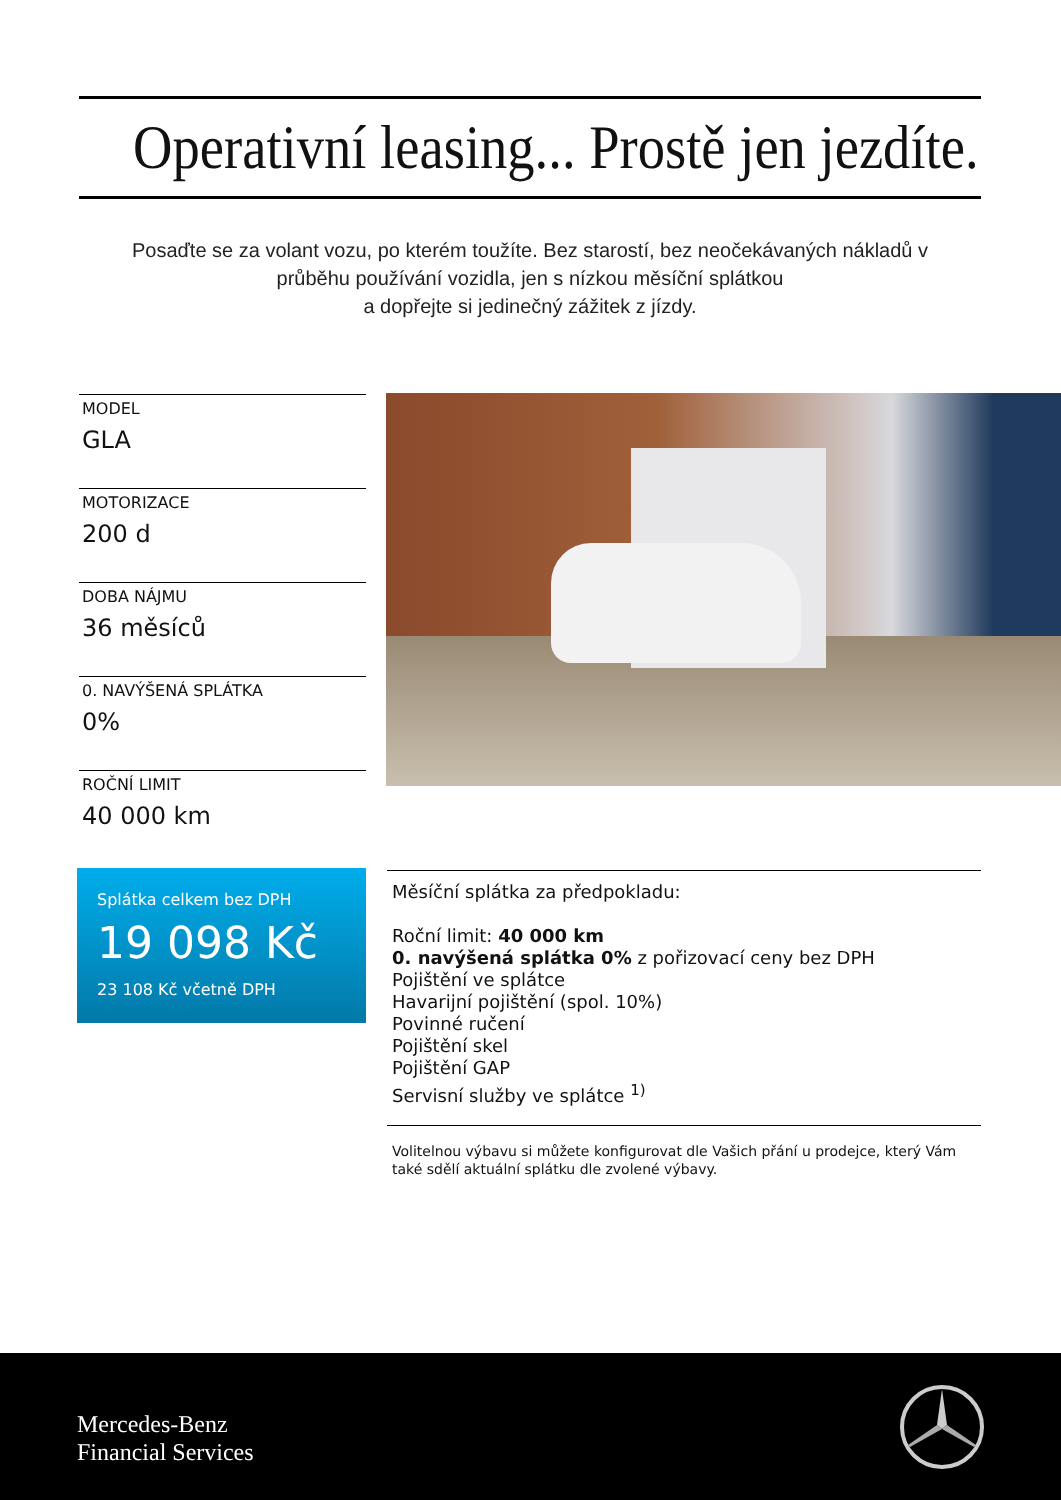Operativní leasing... Prostě jen jezdíte.
Posaďte se za volant vozu, po kterém toužíte. Bez starostí, bez neočekávaných nákladů v průběhu používání vozidla, jen s nízkou měsíční splátkou
a dopřejte si jedinečný zážitek z jízdy.
MODEL
GLA
MOTORIZACE
200 d
DOBA NÁJMU
36 měsíců
0. NAVÝŠENÁ SPLÁTKA
0%
ROČNÍ LIMIT
40 000 km
Splátka celkem bez DPH
19 098 Kč
23 108 Kč včetně DPH
Měsíční splátka za předpokladu:
Roční limit: 40 000 km
0. navýšená splátka 0% z pořizovací ceny bez DPH
Pojištění ve splátce
Havarijní pojištění (spol. 10%)
Povinné ručení
Pojištění skel
Pojištění GAP
Servisní služby ve splátce <sup>1)</sup>
Volitelnou výbavu si můžete konfigurovat dle Vašich přání u prodejce, který Vám také sdělí aktuální splátku dle zvolené výbavy.
Mercedes-Benz
Financial Services